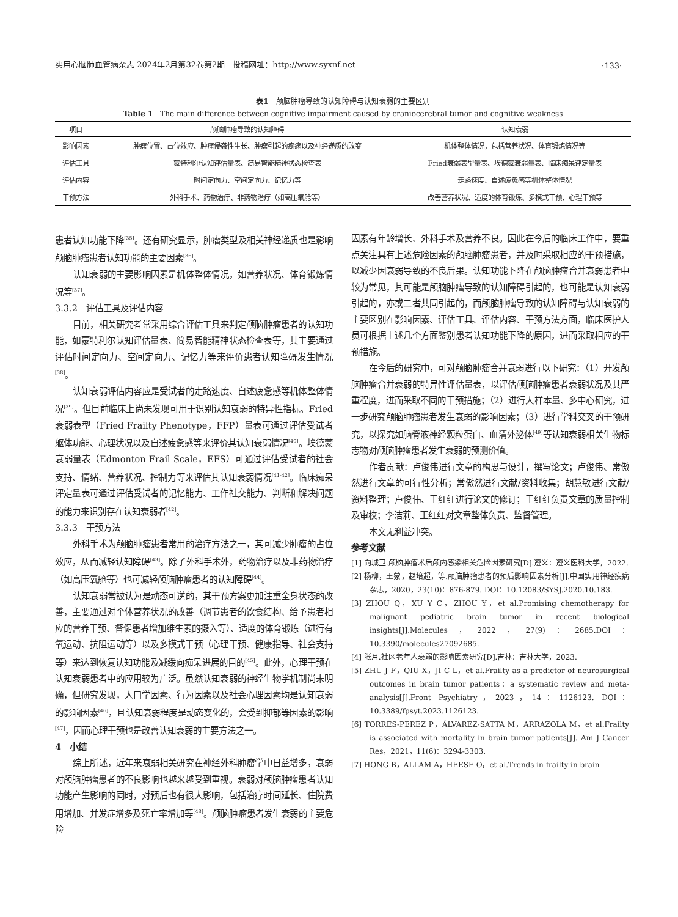·133·
实用心脑肺血管病杂志 2024年2月第32卷第2期　投稿网址：http://www.syxnf.net
表1　颅脑肿瘤导致的认知障碍与认知衰弱的主要区别
Table 1　The main difference between cognitive impairment caused by craniocerebral tumor and cognitive weakness
| 项目 | 颅脑肿瘤导致的认知障碍 | 认知衰弱 |
| --- | --- | --- |
| 影响因素 | 肿瘤位置、占位效应、肿瘤侵袭性生长、肿瘤引起的癫痫以及神经递质的改变 | 机体整体情况，包括营养状况、体育锻炼情况等 |
| 评估工具 | 蒙特利尔认知评估量表、简易智能精神状态检查表 | Fried衰弱表型量表、埃德蒙衰弱量表、临床痴呆评定量表 |
| 评估内容 | 时间定向力、空间定向力、记忆力等 | 走路速度、自述疲惫感等机体整体情况 |
| 干预方法 | 外科手术、药物治疗、非药物治疗（如高压氧舱等） | 改善营养状况、适度的体育锻炼、多模式干预、心理干预等 |
患者认知功能下降<sup>[35]</sup>。还有研究显示，肿瘤类型及相关神经递质也是影响颅脑肿瘤患者认知功能的主要因素<sup>[36]</sup>。
认知衰弱的主要影响因素是机体整体情况，如营养状况、体育锻炼情况等<sup>[37]</sup>。
3.3.2　评估工具及评估内容
目前，相关研究者常采用综合评估工具来判定颅脑肿瘤患者的认知功能，如蒙特利尔认知评估量表、简易智能精神状态检查表等，其主要通过评估时间定向力、空间定向力、记忆力等来评价患者认知障碍发生情况<sup>[38]</sup>。
认知衰弱评估内容应是受试者的走路速度、自述疲惫感等机体整体情况<sup>[39]</sup>。但目前临床上尚未发现可用于识别认知衰弱的特异性指标。Fried衰弱表型（Fried Frailty Phenotype，FFP）量表可通过评估受试者躯体功能、心理状况以及自述疲惫感等来评价其认知衰弱情况<sup>[40]</sup>。埃德蒙衰弱量表（Edmonton Frail Scale，EFS）可通过评估受试者的社会支持、情绪、营养状况、控制力等来评估其认知衰弱情况<sup>[41-42]</sup>。临床痴呆评定量表可通过评估受试者的记忆能力、工作社交能力、判断和解决问题的能力来识别存在认知衰弱者<sup>[42]</sup>。
3.3.3　干预方法
外科手术为颅脑肿瘤患者常用的治疗方法之一，其可减少肿瘤的占位效应，从而减轻认知障碍<sup>[43]</sup>。除了外科手术外，药物治疗以及非药物治疗（如高压氧舱等）也可减轻颅脑肿瘤患者的认知障碍<sup>[44]</sup>。
认知衰弱常被认为是动态可逆的，其干预方案更加注重全身状态的改善，主要通过对个体营养状况的改善（调节患者的饮食结构、给予患者相应的营养干预、督促患者增加维生素的摄入等）、适度的体育锻炼（进行有氧运动、抗阻运动等）以及多模式干预（心理干预、健康指导、社会支持等）来达到恢复认知功能及减缓向痴呆进展的目的<sup>[45]</sup>。此外，心理干预在认知衰弱患者中的应用较为广泛。虽然认知衰弱的神经生物学机制尚未明确，但研究发现，人口学因素、行为因素以及社会心理因素均是认知衰弱的影响因素<sup>[46]</sup>，且认知衰弱程度是动态变化的，会受到抑郁等因素的影响<sup>[47]</sup>，因而心理干预也是改善认知衰弱的主要方法之一。
4　小结
综上所述，近年来衰弱相关研究在神经外科肿瘤学中日益增多，衰弱对颅脑肿瘤患者的不良影响也越来越受到重视。衰弱对颅脑肿瘤患者认知功能产生影响的同时，对预后也有很大影响，包括治疗时间延长、住院费用增加、并发症增多及死亡率增加等<sup>[48]</sup>。颅脑肿瘤患者发生衰弱的主要危险
因素有年龄增长、外科手术及营养不良。因此在今后的临床工作中，要重点关注具有上述危险因素的颅脑肿瘤患者，并及时采取相应的干预措施，以减少因衰弱导致的不良后果。认知功能下降在颅脑肿瘤合并衰弱患者中较为常见，其可能是颅脑肿瘤导致的认知障碍引起的，也可能是认知衰弱引起的，亦或二者共同引起的，而颅脑肿瘤导致的认知障碍与认知衰弱的主要区别在影响因素、评估工具、评估内容、干预方法方面，临床医护人员可根据上述几个方面鉴别患者认知功能下降的原因，进而采取相应的干预措施。
在今后的研究中，可对颅脑肿瘤合并衰弱进行以下研究：（1）开发颅脑肿瘤合并衰弱的特异性评估量表，以评估颅脑肿瘤患者衰弱状况及其严重程度，进而采取不同的干预措施；（2）进行大样本量、多中心研究，进一步研究颅脑肿瘤患者发生衰弱的影响因素；（3）进行学科交叉的干预研究，以探究如脑脊液神经颗粒蛋白、血清外泌体<sup>[49]</sup>等认知衰弱相关生物标志物对颅脑肿瘤患者发生衰弱的预测价值。
作者贡献：卢俊伟进行文章的构思与设计，撰写论文；卢俊伟、常傲然进行文章的可行性分析；常傲然进行文献/资料收集；胡慧敏进行文献/资料整理；卢俊伟、王红红进行论文的修订；王红红负责文章的质量控制及审校；李洁莉、王红红对文章整体负责、监督管理。
本文无利益冲突。
参考文献
[1] 向城卫.颅脑肿瘤术后颅内感染相关危险因素研究[D].遵义：遵义医科大学，2022.
[2] 杨柳，王蒙，赵培超，等.颅脑肿瘤患者的预后影响因素分析[J].中国实用神经疾病杂志，2020，23(10)：876-879. DOI：10.12083/SYSJ.2020.10.183.
[3] ZHOU Q，XU Y C，ZHOU Y，et al.Promising chemotherapy for malignant pediatric brain tumor in recent biological insights[J].Molecules，2022，27(9)：2685.DOI：10.3390/molecules27092685.
[4] 张月.社区老年人衰弱的影响因素研究[D].吉林：吉林大学，2023.
[5] ZHU J F，QIU X，JI C L，et al.Frailty as a predictor of neurosurgical outcomes in brain tumor patients：a systematic review and meta-analysis[J].Front Psychiatry，2023，14：1126123. DOI：10.3389/fpsyt.2023.1126123.
[6] TORRES-PEREZ P，ÁLVAREZ-SATTA M，ARRAZOLA M，et al.Frailty is associated with mortality in brain tumor patients[J]. Am J Cancer Res，2021，11(6)：3294-3303.
[7] HONG B，ALLAM A，HEESE O，et al.Trends in frailty in brain